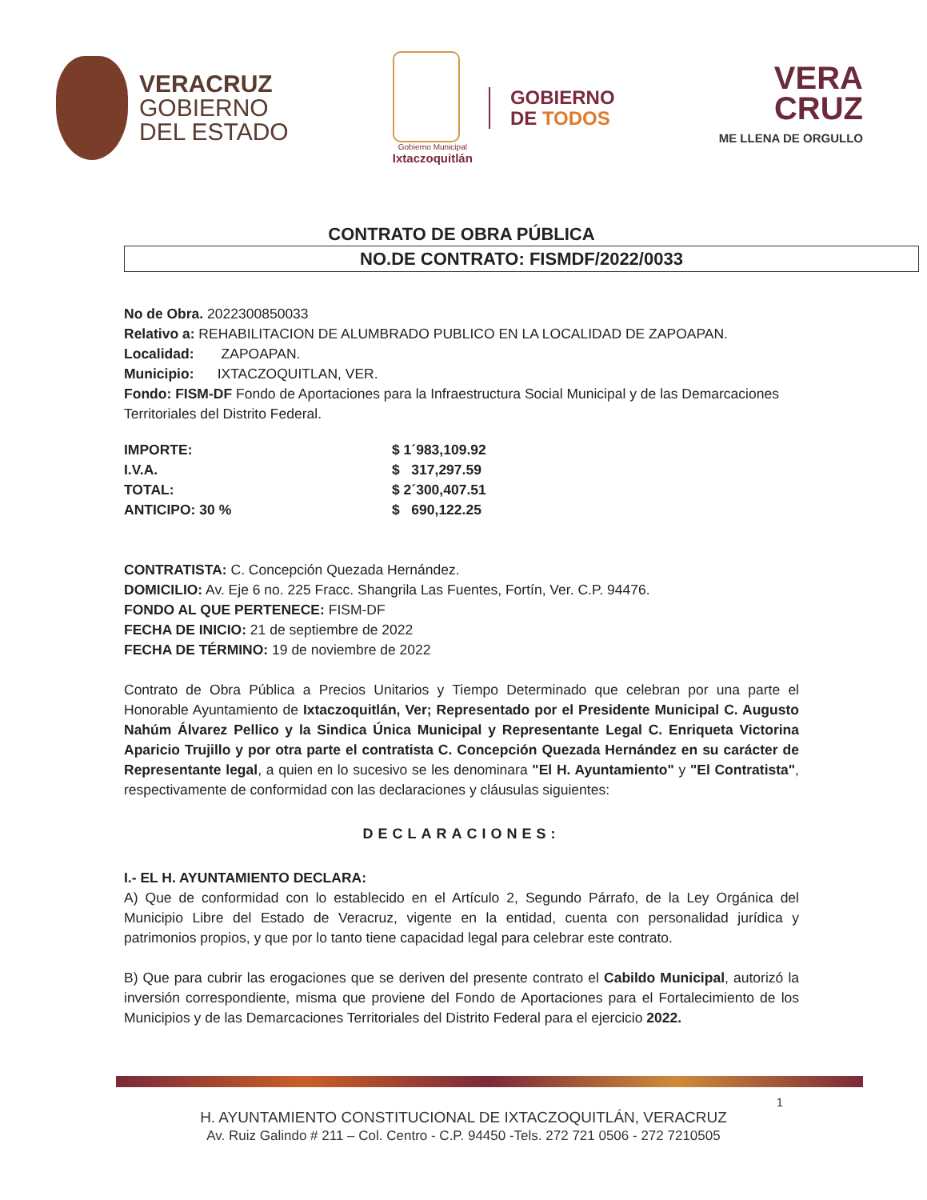VERACRUZ
GOBIERNO
DEL ESTADO
Gobierno Municipal
Ixtaczoquitlán
GOBIERNO
DE TODOS
VERA
CRUZ
ME LLENA DE ORGULLO
CONTRATO DE OBRA PÚBLICA
NO.DE CONTRATO: FISMDF/2022/0033
No de Obra. 2022300850033
Relativo a: REHABILITACION DE ALUMBRADO PUBLICO EN LA LOCALIDAD DE ZAPOAPAN.
Localidad: ZAPOAPAN.
Municipio: IXTACZOQUITLAN, VER.
Fondo: FISM-DF Fondo de Aportaciones para la Infraestructura Social Municipal y de las Demarcaciones Territoriales del Distrito Federal.
| IMPORTE: | $ 1´983,109.92 |
| I.V.A. | $ 317,297.59 |
| TOTAL: | $ 2´300,407.51 |
| ANTICIPO: 30 % | $ 690,122.25 |
CONTRATISTA: C. Concepción Quezada Hernández.
DOMICILIO: Av. Eje 6 no. 225 Fracc. Shangrila Las Fuentes, Fortín, Ver. C.P. 94476.
FONDO AL QUE PERTENECE: FISM-DF
FECHA DE INICIO: 21 de septiembre de 2022
FECHA DE TÉRMINO: 19 de noviembre de 2022
Contrato de Obra Pública a Precios Unitarios y Tiempo Determinado que celebran por una parte el Honorable Ayuntamiento de Ixtaczoquitlán, Ver; Representado por el Presidente Municipal C. Augusto Nahúm Álvarez Pellico y la Sindica Única Municipal y Representante Legal C. Enriqueta Victorina Aparicio Trujillo y por otra parte el contratista C. Concepción Quezada Hernández en su carácter de Representante legal, a quien en lo sucesivo se les denominara "El H. Ayuntamiento" y "El Contratista", respectivamente de conformidad con las declaraciones y cláusulas siguientes:
DECLARACIONES:
I.- EL H. AYUNTAMIENTO DECLARA:
A) Que de conformidad con lo establecido en el Artículo 2, Segundo Párrafo, de la Ley Orgánica del Municipio Libre del Estado de Veracruz, vigente en la entidad, cuenta con personalidad jurídica y patrimonios propios, y que por lo tanto tiene capacidad legal para celebrar este contrato.
B) Que para cubrir las erogaciones que se deriven del presente contrato el Cabildo Municipal, autorizó la inversión correspondiente, misma que proviene del Fondo de Aportaciones para el Fortalecimiento de los Municipios y de las Demarcaciones Territoriales del Distrito Federal para el ejercicio 2022.
1
H. AYUNTAMIENTO CONSTITUCIONAL DE IXTACZOQUITLÁN, VERACRUZ
Av. Ruiz Galindo # 211 – Col. Centro - C.P. 94450 -Tels. 272 721 0506 - 272 7210505